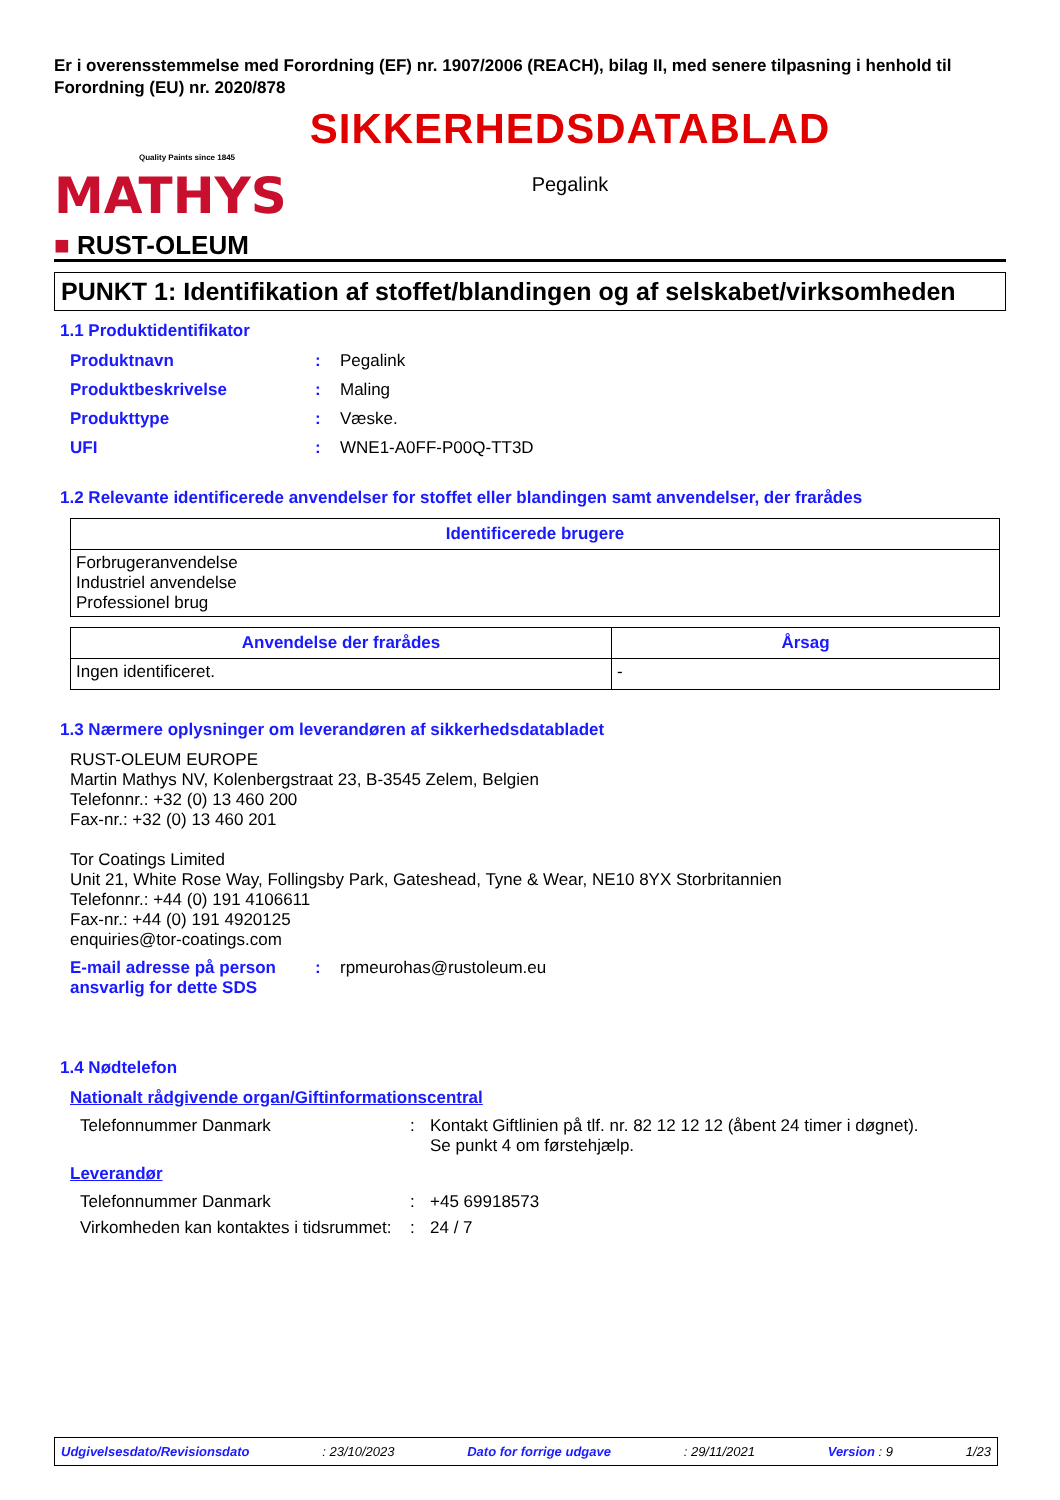Er i overensstemmelse med Forordning (EF) nr. 1907/2006 (REACH), bilag II, med senere tilpasning i henhold til Forordning (EU) nr. 2020/878
MATHYS
Quality Paints since 1845
■ RUST-OLEUM
SIKKERHEDSDATABLAD
Pegalink
PUNKT 1: Identifikation af stoffet/blandingen og af selskabet/virksomheden
1.1 Produktidentifikator
Produktnavn: Pegalink
Produktbeskrivelse: Maling
Produkttype: Væske.
UFI: WNE1-A0FF-P00Q-TT3D
1.2 Relevante identificerede anvendelser for stoffet eller blandingen samt anvendelser, der frarådes
| Identificerede brugere |
| --- |
| Forbrugeranvendelse Industriel anvendelse Professionel brug |
| Anvendelse der frarådes | Årsag |
| --- | --- |
| Ingen identificeret. | - |
1.3 Nærmere oplysninger om leverandøren af sikkerhedsdatabladet
RUST-OLEUM EUROPE
Martin Mathys NV, Kolenbergstraat 23, B-3545 Zelem, Belgien
Telefonnr.: +32 (0) 13 460 200
Fax-nr.: +32 (0) 13 460 201
Tor Coatings Limited
Unit 21, White Rose Way, Follingsby Park, Gateshead, Tyne & Wear, NE10 8YX Storbritannien
Telefonnr.: +44 (0) 191 4106611
Fax-nr.: +44 (0) 191 4920125
enquiries@tor-coatings.com
E-mail adresse på person ansvarlig for dette SDS: rpmeurohas@rustoleum.eu
1.4 Nødtelefon
Nationalt rådgivende organ/Giftinformationscentral
Telefonnummer Danmark: Kontakt Giftlinien på tlf. nr. 82 12 12 12 (åbent 24 timer i døgnet).
Se punkt 4 om førstehjælp.
Leverandør
Telefonnummer Danmark: +45 69918573
Virkomheden kan kontaktes i tidsrummet:: 24 / 7
Udgivelsesdato/Revisionsdato: 23/10/2023 Dato for forrige udgave: 29/11/2021 Version : 9 1/23